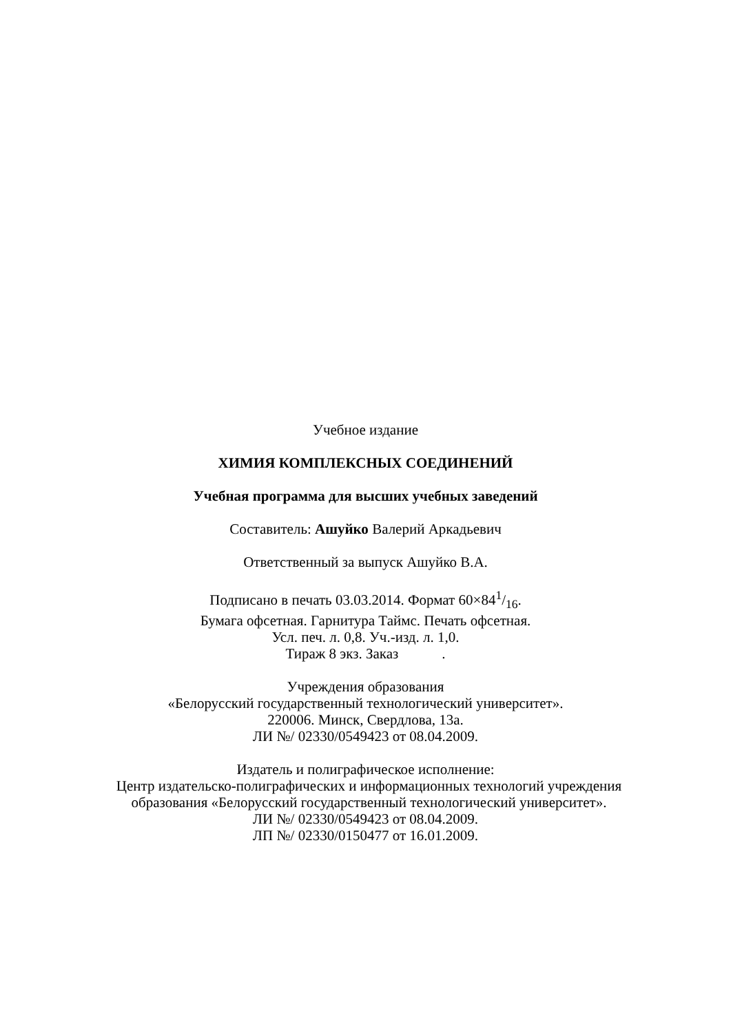Учебное издание
ХИМИЯ КОМПЛЕКСНЫХ СОЕДИНЕНИЙ
Учебная программа для высших учебных заведений
Составитель: Ашуйко Валерий Аркадьевич
Ответственный за выпуск Ашуйко В.А.
Подписано в печать 03.03.2014. Формат 60×841/16.
Бумага офсетная. Гарнитура Таймс. Печать офсетная.
Усл. печ. л. 0,8. Уч.-изд. л. 1,0.
Тираж 8 экз. Заказ .
Учреждения образования
«Белорусский государственный технологический университет».
220006. Минск, Свердлова, 13а.
ЛИ №/ 02330/0549423 от 08.04.2009.
Издатель и полиграфическое исполнение:
Центр издательско-полиграфических и информационных технологий учреждения образования «Белорусский государственный технологический университет».
ЛИ №/ 02330/0549423 от 08.04.2009.
ЛП №/ 02330/0150477 от 16.01.2009.